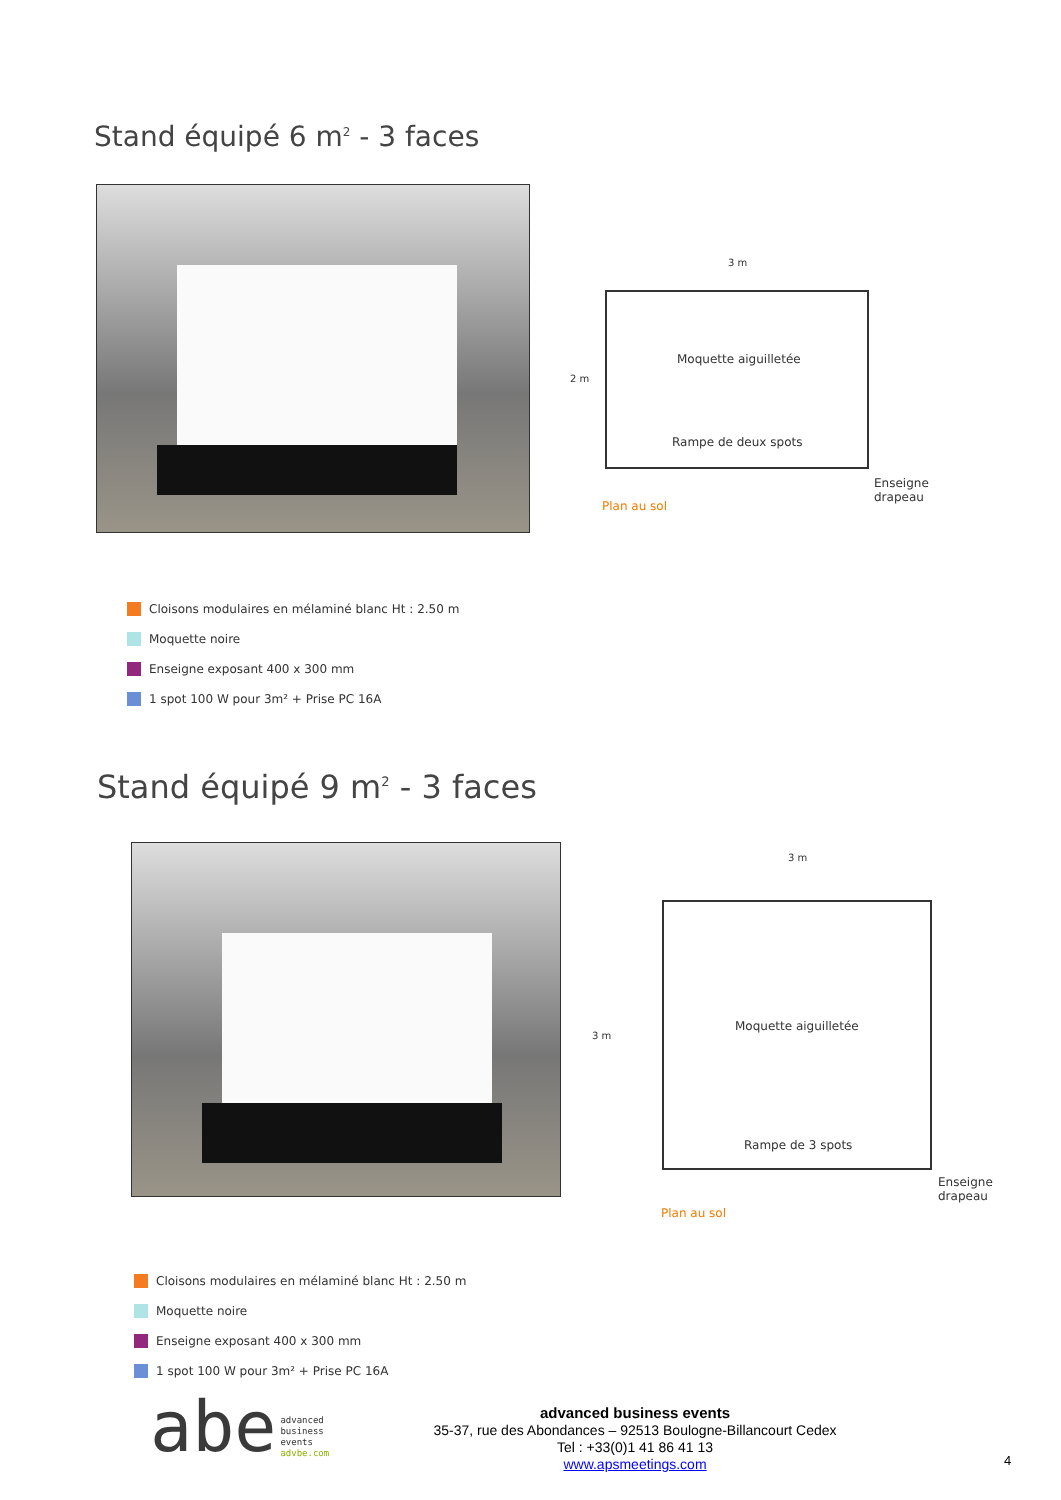Stand équipé 6 m<sup>2</sup> - 3 faces
3 m
2 m
Moquette aiguilletée
Rampe de deux spots
Enseigne
drapeau
Plan au sol
Cloisons modulaires en mélaminé blanc Ht : 2.50 m
Moquette noire
Enseigne exposant 400 x 300 mm
1 spot 100 W pour 3m² + Prise PC 16A
Stand équipé 9 m<sup>2</sup> - 3 faces
3 m
3 m
Moquette aiguilletée
Rampe de 3 spots
Enseigne
drapeau
Plan au sol
Cloisons modulaires en mélaminé blanc Ht : 2.50 m
Moquette noire
Enseigne exposant 400 x 300 mm
1 spot 100 W pour 3m² + Prise PC 16A
abe advanced
business
events
advbe.com
advanced business events
35-37, rue des Abondances – 92513 Boulogne-Billancourt Cedex
Tel : +33(0)1 41 86 41 13
www.apsmeetings.com
4